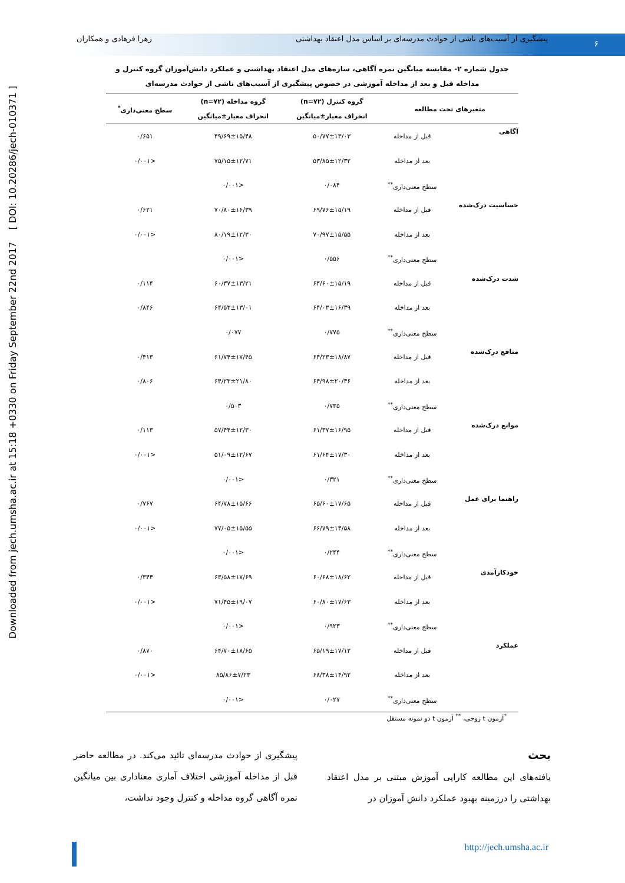پیشگیری از آسیب‌های ناشی از حوادث مدرسه‌ای بر اساس مدل اعتقاد بهداشتی زهرا فرهادی و همکاران
۶
Downloaded from jech.umsha.ac.ir at 15:18 +0330 on Friday September 22nd 2017 [ DOI: 10.20286/jech-010371 ]
جدول شماره ۲- مقایسه میانگین نمره آگاهی، سازه‌های مدل اعتقاد بهداشتی و عملکرد دانش‌آموزان گروه کنترل و مداخله قبل و بعد از مداخله آموزشی در خصوص پیشگیری از آسیب‌های ناشی از حوادث مدرسه‌ای
| متغیرهای تحت مطالعه | | گروه کنترل (n=۷۲) | گروه مداخله (n=۷۲) | سطح معنی‌داری<sup>*</sup> |
| --- | --- | --- | --- | --- |
| | | انحراف معیار±میانگین | انحراف معیار±میانگین | |
| آگاهی | قبل از مداخله | ۵۰/۷۷±۱۳/۰۳ | ۴۹/۶۹±۱۵/۴۸ | ۰/۶۵۱ |
| | بعد از مداخله | ۵۳/۸۵±۱۲/۳۲ | ۷۵/۱۵±۱۲/۷۱ | <۰/۰۰۱ |
| | سطح معنی‌داری<sup>**</sup> | ۰/۰۸۴ | <۰/۰۰۱ | |
| حساسیت درک‌شده | قبل از مداخله | ۶۹/۷۶±۱۵/۱۹ | ۷۰/۸۰±۱۶/۳۹ | ۰/۶۲۱ |
| | بعد از مداخله | ۷۰/۹۷±۱۵/۵۵ | ۸۰/۱۹±۱۲/۳۰ | <۰/۰۰۱ |
| | سطح معنی‌داری<sup>**</sup> | ۰/۵۵۶ | <۰/۰۰۱ | |
| شدت درک‌شده | قبل از مداخله | ۶۴/۶۰±۱۵/۱۹ | ۶۰/۳۷±۱۳/۲۱ | ۰/۱۱۴ |
| | بعد از مداخله | ۶۴/۰۳±۱۶/۳۹ | ۶۴/۵۳±۱۳/۰۱ | ۰/۸۴۶ |
| | سطح معنی‌داری<sup>**</sup> | ۰/۷۷۵ | ۰/۰۷۷ | |
| منافع درک‌شده | قبل از مداخله | ۶۴/۲۳±۱۸/۸۷ | ۶۱/۷۴±۱۷/۴۵ | ۰/۴۱۳ |
| | بعد از مداخله | ۶۴/۹۸±۲۰/۴۶ | ۶۴/۲۳±۲۱/۸۰ | ۰/۸۰۶ |
| | سطح معنی‌داری<sup>**</sup> | ۰/۷۳۵ | ۰/۵۰۳ | |
| موانع درک‌شده | قبل از مداخله | ۶۱/۳۷±۱۶/۹۵ | ۵۷/۴۴±۱۲/۳۰ | ۰/۱۱۳ |
| | بعد از مداخله | ۶۱/۶۴±۱۷/۳۰ | ۵۱/۰۹±۱۲/۶۷ | <۰/۰۰۱ |
| | سطح معنی‌داری<sup>**</sup> | ۰/۳۲۱ | <۰/۰۰۱ | |
| راهنما برای عمل | قبل از مداخله | ۶۵/۶۰±۱۷/۶۵ | ۶۴/۷۸±۱۵/۶۶ | ۰/۷۶۷ |
| | بعد از مداخله | ۶۶/۷۹±۱۴/۵۸ | ۷۷/۰۵±۱۵/۵۵ | <۰/۰۰۱ |
| | سطح معنی‌داری<sup>**</sup> | ۰/۲۴۴ | <۰/۰۰۱ | |
| خودکارآمدی | قبل از مداخله | ۶۰/۶۸±۱۸/۶۲ | ۶۳/۵۸±۱۷/۶۹ | ۰/۳۴۴ |
| | بعد از مداخله | ۶۰/۸۰±۱۷/۶۳ | ۷۱/۴۵±۱۹/۰۷ | <۰/۰۰۱ |
| | سطح معنی‌داری<sup>**</sup> | ۰/۹۲۳ | <۰/۰۰۱ | |
| عملکرد | قبل از مداخله | ۶۵/۱۹±۱۷/۱۲ | ۶۴/۷۰±۱۸/۶۵ | ۰/۸۷۰ |
| | بعد از مداخله | ۶۸/۳۸±۱۴/۹۲ | ۸۵/۸۶±۷/۲۳ | <۰/۰۰۱ |
| | سطح معنی‌داری<sup>**</sup> | ۰/۰۲۷ | <۰/۰۰۱ | |
<sup>*</sup> آزمون t زوجی، <sup>**</sup> آزمون t دو نمونه مستقل
بحث
یافته‌های این مطالعه کارایی آموزش مبتنی بر مدل اعتقاد بهداشتی را درزمینه بهبود عملکرد دانش آموزان در
پیشگیری از حوادث مدرسه‌ای تائید می‌کند. در مطالعه حاضر قبل از مداخله آموزشی اختلاف آماری معناداری بین میانگین نمره آگاهی گروه مداخله و کنترل وجود نداشت،
http://jech.umsha.ac.ir